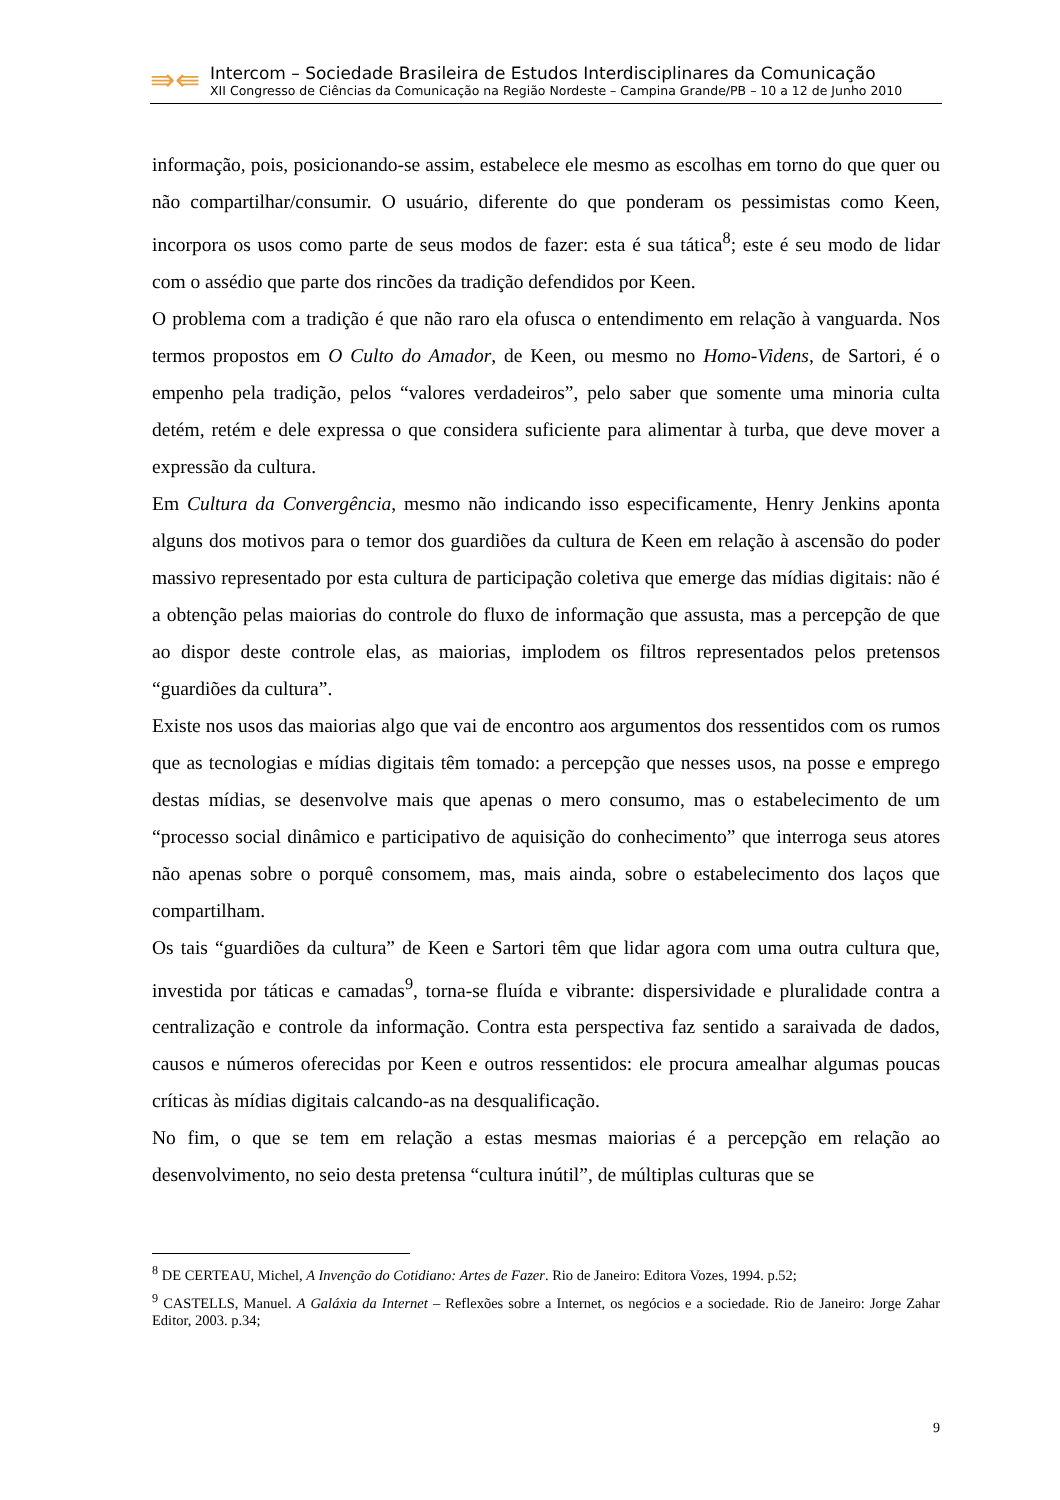⇛⇚
Intercom – Sociedade Brasileira de Estudos Interdisciplinares da Comunicação
XII Congresso de Ciências da Comunicação na Região Nordeste – Campina Grande/PB – 10 a 12 de Junho 2010
informação, pois, posicionando-se assim, estabelece ele mesmo as escolhas em torno do que quer ou não compartilhar/consumir. O usuário, diferente do que ponderam os pessimistas como Keen, incorpora os usos como parte de seus modos de fazer: esta é sua tática<sup>8</sup>; este é seu modo de lidar com o assédio que parte dos rincões da tradição defendidos por Keen.
O problema com a tradição é que não raro ela ofusca o entendimento em relação à vanguarda. Nos termos propostos em O Culto do Amador, de Keen, ou mesmo no Homo-Videns, de Sartori, é o empenho pela tradição, pelos “valores verdadeiros”, pelo saber que somente uma minoria culta detém, retém e dele expressa o que considera suficiente para alimentar à turba, que deve mover a expressão da cultura.
Em Cultura da Convergência, mesmo não indicando isso especificamente, Henry Jenkins aponta alguns dos motivos para o temor dos guardiões da cultura de Keen em relação à ascensão do poder massivo representado por esta cultura de participação coletiva que emerge das mídias digitais: não é a obtenção pelas maiorias do controle do fluxo de informação que assusta, mas a percepção de que ao dispor deste controle elas, as maiorias, implodem os filtros representados pelos pretensos “guardiões da cultura”.
Existe nos usos das maiorias algo que vai de encontro aos argumentos dos ressentidos com os rumos que as tecnologias e mídias digitais têm tomado: a percepção que nesses usos, na posse e emprego destas mídias, se desenvolve mais que apenas o mero consumo, mas o estabelecimento de um “processo social dinâmico e participativo de aquisição do conhecimento” que interroga seus atores não apenas sobre o porquê consomem, mas, mais ainda, sobre o estabelecimento dos laços que compartilham.
Os tais “guardiões da cultura” de Keen e Sartori têm que lidar agora com uma outra cultura que, investida por táticas e camadas<sup>9</sup>, torna-se fluída e vibrante: dispersividade e pluralidade contra a centralização e controle da informação. Contra esta perspectiva faz sentido a saraivada de dados, causos e números oferecidas por Keen e outros ressentidos: ele procura amealhar algumas poucas críticas às mídias digitais calcando-as na desqualificação.
No fim, o que se tem em relação a estas mesmas maiorias é a percepção em relação ao desenvolvimento, no seio desta pretensa “cultura inútil”, de múltiplas culturas que se
<sup>8</sup> DE CERTEAU, Michel, A Invenção do Cotidiano: Artes de Fazer. Rio de Janeiro: Editora Vozes, 1994. p.52;
<sup>9</sup> CASTELLS, Manuel. A Galáxia da Internet – Reflexões sobre a Internet, os negócios e a sociedade. Rio de Janeiro: Jorge Zahar Editor, 2003. p.34;
9